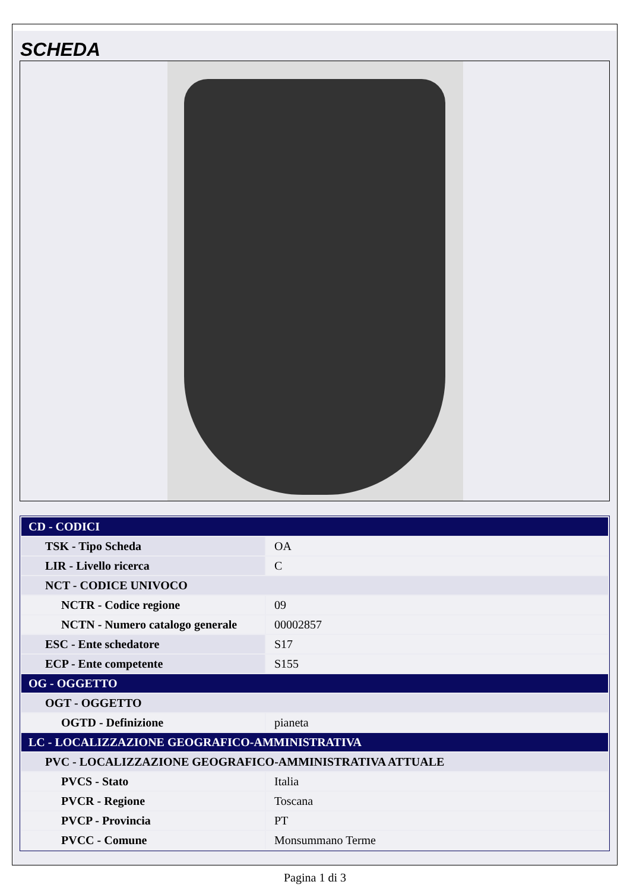SCHEDA
| CD - CODICI | |
| TSK - Tipo Scheda | OA |
| LIR - Livello ricerca | C |
| NCT - CODICE UNIVOCO | |
| NCTR - Codice regione | 09 |
| NCTN - Numero catalogo generale | 00002857 |
| ESC - Ente schedatore | S17 |
| ECP - Ente competente | S155 |
| OG - OGGETTO | |
| OGT - OGGETTO | |
| OGTD - Definizione | pianeta |
| LC - LOCALIZZAZIONE GEOGRAFICO-AMMINISTRATIVA | |
| PVC - LOCALIZZAZIONE GEOGRAFICO-AMMINISTRATIVA ATTUALE | |
| PVCS - Stato | Italia |
| PVCR - Regione | Toscana |
| PVCP - Provincia | PT |
| PVCC - Comune | Monsummano Terme |
Pagina 1 di 3